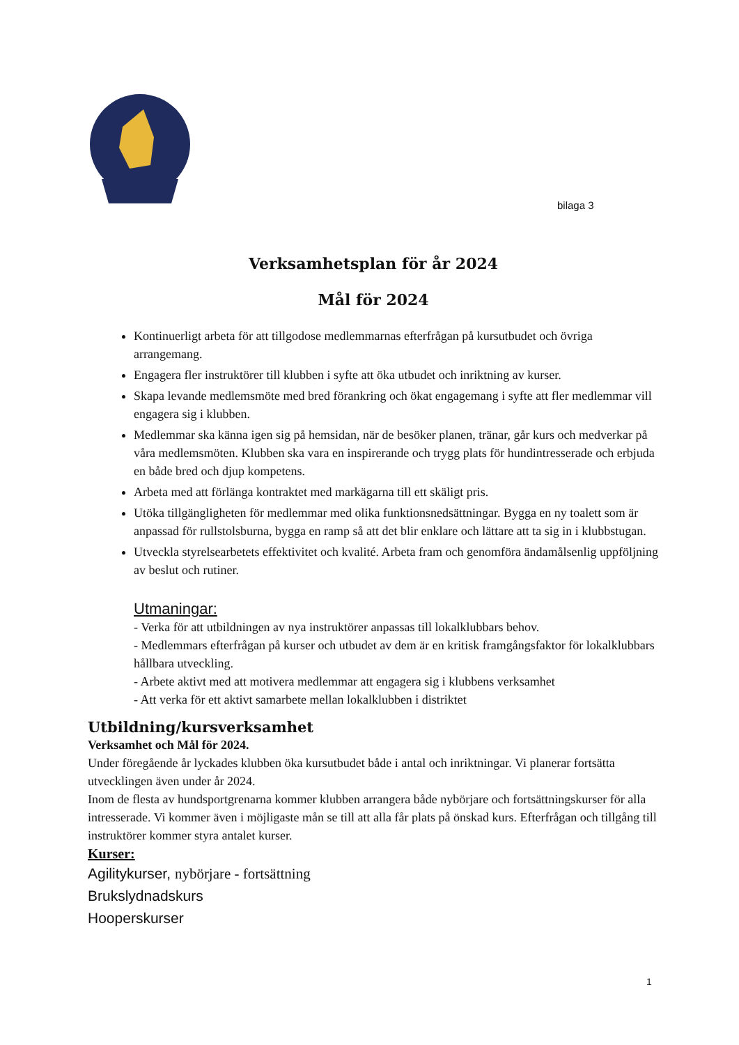bilaga 3
Verksamhetsplan för år 2024
Mål för 2024
Kontinuerligt arbeta för att tillgodose medlemmarnas efterfrågan på kursutbudet och övriga arrangemang.
Engagera fler instruktörer till klubben i syfte att öka utbudet och inriktning av kurser.
Skapa levande medlemsmöte med bred förankring och ökat engagemang i syfte att fler medlemmar vill engagera sig i klubben.
Medlemmar ska känna igen sig på hemsidan, när de besöker planen, tränar, går kurs och medverkar på våra medlemsmöten. Klubben ska vara en inspirerande och trygg plats för hundintresserade och erbjuda en både bred och djup kompetens.
Arbeta med att förlänga kontraktet med markägarna till ett skäligt pris.
Utöka tillgängligheten för medlemmar med olika funktionsnedsättningar. Bygga en ny toalett som är anpassad för rullstolsburna, bygga en ramp så att det blir enklare och lättare att ta sig in i klubbstugan.
Utveckla styrelsearbetets effektivitet och kvalité. Arbeta fram och genomföra ändamålsenlig uppföljning av beslut och rutiner.
Utmaningar:
- Verka för att utbildningen av nya instruktörer anpassas till lokalklubbars behov.
- Medlemmars efterfrågan på kurser och utbudet av dem är en kritisk framgångsfaktor för lokalklubbars hållbara utveckling.
- Arbete aktivt med att motivera medlemmar att engagera sig i klubbens verksamhet
- Att verka för ett aktivt samarbete mellan lokalklubben i distriktet
Utbildning/kursverksamhet
Verksamhet och Mål för 2024.
Under föregående år lyckades klubben öka kursutbudet både i antal och inriktningar. Vi planerar fortsätta utvecklingen även under år 2024.
Inom de flesta av hundsportgrenarna kommer klubben arrangera både nybörjare och fortsättningskurser för alla intresserade. Vi kommer även i möjligaste mån se till att alla får plats på önskad kurs. Efterfrågan och tillgång till instruktörer kommer styra antalet kurser.
Kurser:
Agilitykurser, nybörjare - fortsättning
Brukslydnadskurs
Hooperskurser
1